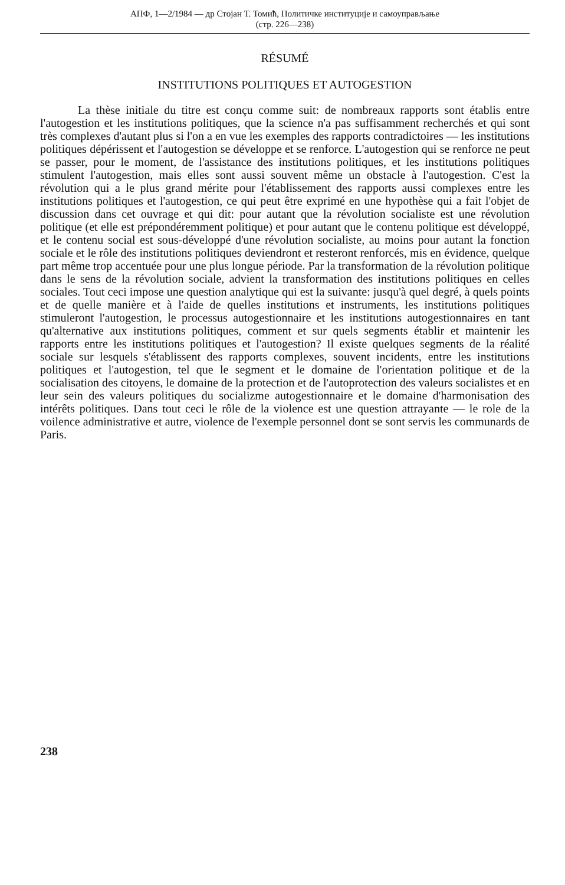АПФ, 1—2/1984 — др Стојан Т. Томић, Политичке институције и самоуправљање
(стр. 226—238)
RÉSUMÉ
INSTITUTIONS POLITIQUES ET AUTOGESTION
La thèse initiale du titre est conçu comme suit: de nombreaux rapports sont établis entre l'autogestion et les institutions politiques, que la science n'a pas suffisamment recherchés et qui sont très complexes d'autant plus si l'on a en vue les exemples des rapports contradictoires — les institutions politiques dépérissent et l'autogestion se développe et se renforce. L'autogestion qui se renforce ne peut se passer, pour le moment, de l'assistance des institutions politiques, et les institutions politiques stimulent l'autogestion, mais elles sont aussi souvent même un obstacle à l'autogestion. C'est la révolution qui a le plus grand mérite pour l'établissement des rapports aussi complexes entre les institutions politiques et l'autogestion, ce qui peut être exprimé en une hypothèse qui a fait l'objet de discussion dans cet ouvrage et qui dit: pour autant que la révolution socialiste est une révolution politique (et elle est prépondéremment politique) et pour autant que le contenu politique est développé, et le contenu social est sous-développé d'une révolution socialiste, au moins pour autant la fonction sociale et le rôle des institutions politiques deviendront et resteront renforcés, mis en évidence, quelque part même trop accentuée pour une plus longue période. Par la transformation de la révolution politique dans le sens de la révolution sociale, advient la transformation des institutions politiques en celles sociales. Tout ceci impose une question analytique qui est la suivante: jusqu'à quel degré, à quels points et de quelle manière et à l'aide de quelles institutions et instruments, les institutions politiques stimuleront l'autogestion, le processus autogestionnaire et les institutions autogestionnaires en tant qu'alternative aux institutions politiques, comment et sur quels segments établir et maintenir les rapports entre les institutions politiques et l'autogestion? Il existe quelques segments de la réalité sociale sur lesquels s'établissent des rapports complexes, souvent incidents, entre les institutions politiques et l'autogestion, tel que le segment et le domaine de l'orientation politique et de la socialisation des citoyens, le domaine de la protection et de l'autoprotection des valeurs socialistes et en leur sein des valeurs politiques du socializme autogestionnaire et le domaine d'harmonisation des intérêts politiques. Dans tout ceci le rôle de la violence est une question attrayante — le role de la voilence administrative et autre, violence de l'exemple personnel dont se sont servis les communards de Paris.
238